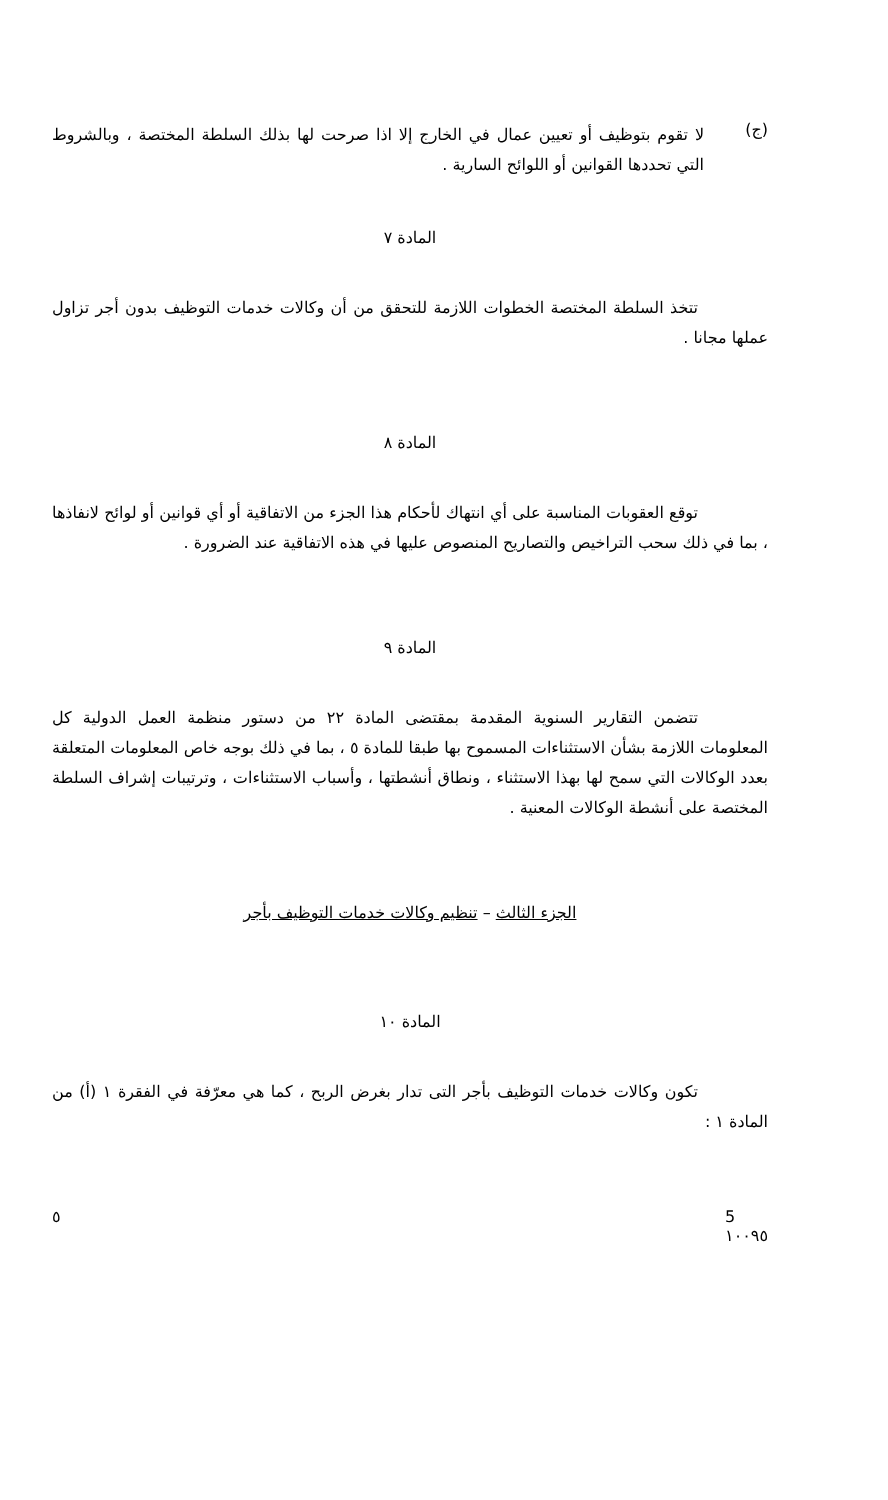(ج)
لا تقوم بتوظيف أو تعيين عمال في الخارج إلا اذا صرحت لها بذلك السلطة المختصة ، وبالشروط التي تحددها القوانين أو اللوائح السارية .
المادة ٧
تتخذ السلطة المختصة الخطوات اللازمة للتحقق من أن وكالات خدمات التوظيف بدون أجر تزاول عملها مجانا .
المادة ٨
توقع العقوبات المناسبة على أي انتهاك لأحكام هذا الجزء من الاتفاقية أو أي قوانين أو لوائح لانفاذها ، بما في ذلك سحب التراخيص والتصاريح المنصوص عليها في هذه الاتفاقية عند الضرورة .
المادة ٩
تتضمن التقارير السنوية المقدمة بمقتضى المادة ٢٢ من دستور منظمة العمل الدولية كل المعلومات اللازمة بشأن الاستثناءات المسموح بها طبقا للمادة ٥ ، بما في ذلك بوجه خاص المعلومات المتعلقة بعدد الوكالات التي سمح لها بهذا الاستثناء ، ونطاق أنشطتها ، وأسباب الاستثناءات ، وترتيبات إشراف السلطة المختصة على أنشطة الوكالات المعنية .
الجزء الثالث – تنظيم وكالات خدمات التوظيف بأجر
المادة ١٠
تكون وكالات خدمات التوظيف بأجر التى تدار بغرض الربح ، كما هي معرّفة في الفقرة ١ (أ) من المادة ١ :
٥ 5
١٠٠٩٥